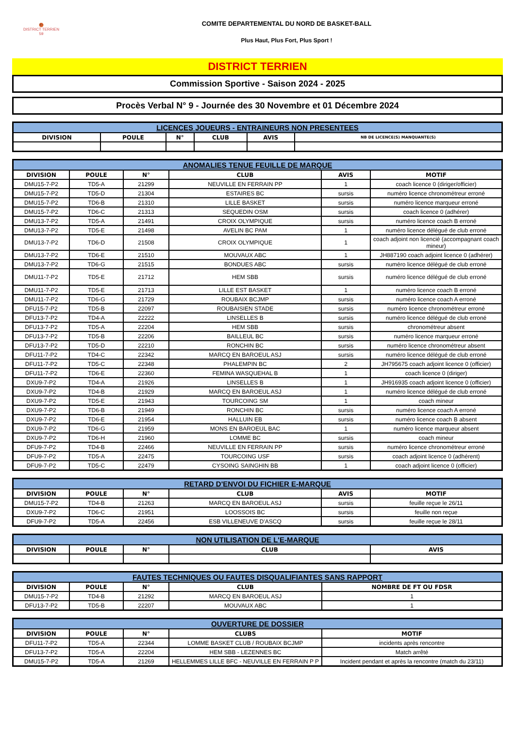🏀
DISTRICT TERRIEN
59
COMITE DEPARTEMENTAL DU NORD DE BASKET-BALL
Plus Haut, Plus Fort, Plus Sport !
DISTRICT TERRIEN
Commission Sportive - Saison 2024 - 2025
Procès Verbal N° 9 - Journée des 30 Novembre et 01 Décembre 2024
| LICENCES JOUEURS - ENTRAINEURS NON PRESENTEES | | | | | |
| --- | --- | --- | --- | --- | --- |
| DIVISION | POULE | N° | CLUB | AVIS | NB DE LICENCE(S) MANQUANTE(S) |
| ANOMALIES TENUE FEUILLE DE MARQUE | | | | | |
| --- | --- | --- | --- | --- | --- |
| DIVISION | POULE | N° | CLUB | AVIS | MOTIF |
| DMU15-7-P2 | TD5-A | 21299 | NEUVILLE EN FERRAIN PP | 1 | coach licence 0 (diriger/officier) |
| DMU15-7-P2 | TD5-D | 21304 | ESTAIRES BC | sursis | numéro licence chronométreur erroné |
| DMU15-7-P2 | TD6-B | 21310 | LILLE BASKET | sursis | numéro licence marqueur erroné |
| DMU15-7-P2 | TD6-C | 21313 | SEQUEDIN OSM | sursis | coach licence 0 (adhérer) |
| DMU13-7-P2 | TD5-A | 21491 | CROIX OLYMPIQUE | sursis | numéro licence coach B erroné |
| DMU13-7-P2 | TD5-E | 21498 | AVELIN BC PAM | 1 | numéro licence délégué de club erroné |
| DMU13-7-P2 | TD6-D | 21508 | CROIX OLYMPIQUE | 1 | coach adjoint non licencié (accompagnant coach mineur) |
| DMU13-7-P2 | TD6-E | 21510 | MOUVAUX ABC | 1 | JH887190 coach adjoint licence 0 (adhérer) |
| DMU13-7-P2 | TD6-G | 21515 | BONDUES ABC | sursis | numéro licence délégué de club erroné |
| DMU11-7-P2 | TD5-E | 21712 | HEM SBB | sursis | numéro licence délégué de club erroné |
| DMU11-7-P2 | TD5-E | 21713 | LILLE EST BASKET | 1 | numéro licence coach B erroné |
| DMU11-7-P2 | TD6-G | 21729 | ROUBAIX BCJMP | sursis | numéro licence coach A erroné |
| DFU15-7-P2 | TD5-B | 22097 | ROUBAISIEN STADE | sursis | numéro licence chronométreur erroné |
| DFU13-7-P2 | TD4-A | 22222 | LINSELLES B | sursis | numéro licence délégué de club erroné |
| DFU13-7-P2 | TD5-A | 22204 | HEM SBB | sursis | chronométreur absent |
| DFU13-7-P2 | TD5-B | 22206 | BAILLEUL BC | sursis | numéro licence marqueur erroné |
| DFU13-7-P2 | TD5-D | 22210 | RONCHIN BC | sursis | numéro licence chronométreur absent |
| DFU11-7-P2 | TD4-C | 22342 | MARCQ EN BAROEUL ASJ | sursis | numéro licence délégué de club erroné |
| DFU11-7-P2 | TD5-C | 22348 | PHALEMPIN BC | 2 | JH795675 coach adjoint licence 0 (officier) |
| DFU11-7-P2 | TD6-E | 22360 | FEMINA WASQUEHAL B | 1 | coach licence 0 (diriger) |
| DXU9-7-P2 | TD4-A | 21926 | LINSELLES B | 1 | JH916935 coach adjoint licence 0 (officier) |
| DXU9-7-P2 | TD4-B | 21929 | MARCQ EN BAROEUL ASJ | 1 | numéro licence délégué de club erroné |
| DXU9-7-P2 | TD5-E | 21943 | TOURCOING SM | 1 | coach mineur |
| DXU9-7-P2 | TD6-B | 21949 | RONCHIN BC | sursis | numéro licence coach A erroné |
| DXU9-7-P2 | TD6-E | 21954 | HALLUIN EB | sursis | numéro licence coach B absent |
| DXU9-7-P2 | TD6-G | 21959 | MONS EN BAROEUL BAC | 1 | numéro licence marqueur absent |
| DXU9-7-P2 | TD6-H | 21960 | LOMME BC | sursis | coach mineur |
| DFU9-7-P2 | TD4-B | 22466 | NEUVILLE EN FERRAIN PP | sursis | numéro licence chronométreur erroné |
| DFU9-7-P2 | TD5-A | 22475 | TOURCOING USF | sursis | coach adjoint licence 0 (adhérent) |
| DFU9-7-P2 | TD5-C | 22479 | CYSOING SAINGHIN BB | 1 | coach adjoint licence 0 (officier) |
| RETARD D'ENVOI DU FICHIER E-MARQUE | | | | | |
| --- | --- | --- | --- | --- | --- |
| DIVISION | POULE | N° | CLUB | AVIS | MOTIF |
| DMU15-7-P2 | TD4-B | 21263 | MARCQ EN BAROEUL ASJ | sursis | feuille reçue le 26/11 |
| DXU9-7-P2 | TD6-C | 21951 | LOOSSOIS BC | sursis | feuille non reçue |
| DFU9-7-P2 | TD5-A | 22456 | ESB VILLENEUVE D'ASCQ | sursis | feuille reçue le 28/11 |
| NON UTILISATION DE L'E-MARQUE | | | | |
| --- | --- | --- | --- | --- |
| DIVISION | POULE | N° | CLUB | AVIS |
| FAUTES TECHNIQUES OU FAUTES DISQUALIFIANTES SANS RAPPORT | | | | |
| --- | --- | --- | --- | --- |
| DIVISION | POULE | N° | CLUB | NOMBRE DE FT OU FDSR |
| DMU15-7-P2 | TD4-B | 21292 | MARCQ EN BAROEUL ASJ | 1 |
| DFU13-7-P2 | TD5-B | 22207 | MOUVAUX ABC | 1 |
| OUVERTURE DE DOSSIER | | | | |
| --- | --- | --- | --- | --- |
| DIVISION | POULE | N° | CLUBS | MOTIF |
| DFU11-7-P2 | TD5-A | 22344 | LOMME BASKET CLUB / ROUBAIX BCJMP | incidents après rencontre |
| DFU13-7-P2 | TD5-A | 22204 | HEM SBB - LEZENNES BC | Match arrêté |
| DMU15-7-P2 | TD5-A | 21269 | HELLEMMES LILLE BFC - NEUVILLE EN FERRAIN P P | Incident pendant et après la rencontre (match du 23/11) |